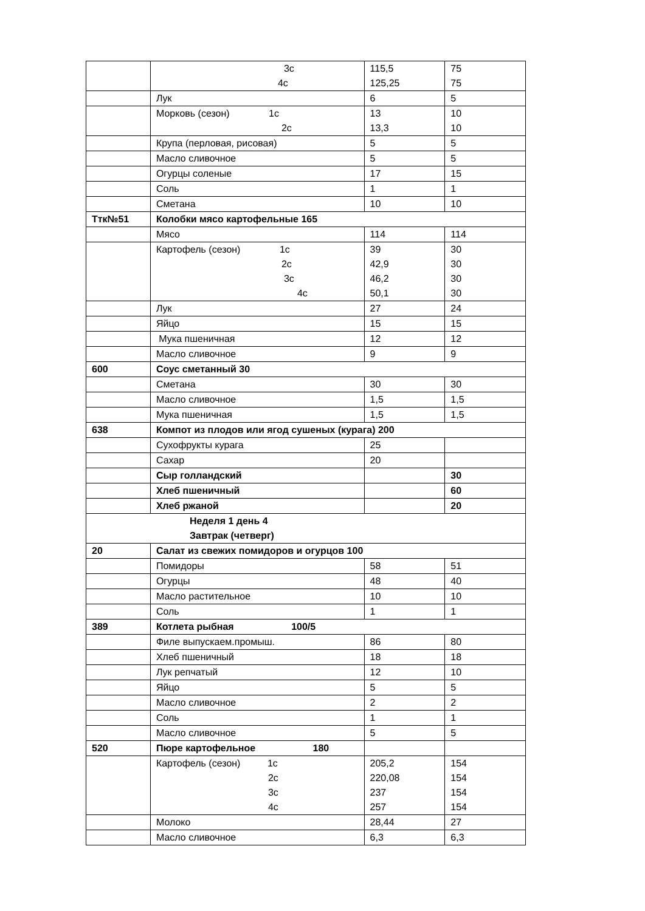| | 3с 4с | 115,5 125,25 | 75 75 |
| | Лук | 6 | 5 |
| | Морковь (сезон) 1с 2с | 13 13,3 | 10 10 |
| | Крупа (перловая, рисовая) | 5 | 5 |
| | Масло сливочное | 5 | 5 |
| | Огурцы соленые | 17 | 15 |
| | Соль | 1 | 1 |
| | Сметана | 10 | 10 |
| Ттк№51 | Колобки мясо картофельные 165 | | |
| | Мясо | 114 | 114 |
| | Картофель (сезон) 1с 2с 3с 4с | 39 42,9 46,2 50,1 | 30 30 30 30 |
| | Лук | 27 | 24 |
| | Яйцо | 15 | 15 |
| | Мука пшеничная | 12 | 12 |
| | Масло сливочное | 9 | 9 |
| 600 | Соус сметанный 30 | | |
| | Сметана | 30 | 30 |
| | Масло сливочное | 1,5 | 1,5 |
| | Мука пшеничная | 1,5 | 1,5 |
| 638 | Компот из плодов или ягод сушеных (курага) 200 | | |
| | Сухофрукты курага | 25 | |
| | Сахар | 20 | |
| | Сыр голландский | | 30 |
| | Хлеб пшеничный | | 60 |
| | Хлеб ржаной | | 20 |
| Неделя 1 день 4 Завтрак (четверг) | | | |
| 20 | Салат из свежих помидоров и огурцов 100 | | |
| | Помидоры | 58 | 51 |
| | Огурцы | 48 | 40 |
| | Масло растительное | 10 | 10 |
| | Соль | 1 | 1 |
| 389 | Котлета рыбная 100/5 | | |
| | Филе выпускаем.промыш. | 86 | 80 |
| | Хлеб пшеничный | 18 | 18 |
| | Лук репчатый | 12 | 10 |
| | Яйцо | 5 | 5 |
| | Масло сливочное | 2 | 2 |
| | Соль | 1 | 1 |
| | Масло сливочное | 5 | 5 |
| 520 | Пюре картофельное 180 | | |
| | Картофель (сезон) 1с 2с 3с 4с | 205,2 220,08 237 257 | 154 154 154 154 |
| | Молоко | 28,44 | 27 |
| | Масло сливочное | 6,3 | 6,3 |